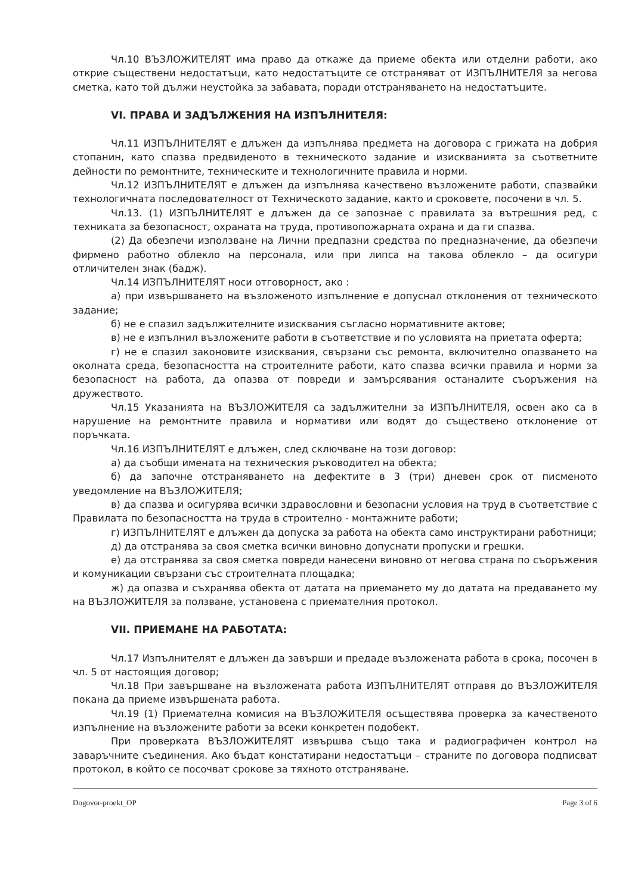Чл.10 ВЪЗЛОЖИТЕЛЯТ има право да откаже да приеме обекта или отделни работи, ако открие съществени недостатъци, като недостатъците се отстраняват от ИЗПЪЛНИТЕЛЯ за негова сметка, като той дължи неустойка за забавата, поради отстраняването на недостатъците.
VI. ПРАВА И ЗАДЪЛЖЕНИЯ НА ИЗПЪЛНИТЕЛЯ:
Чл.11 ИЗПЪЛНИТЕЛЯТ е длъжен да изпълнява предмета на договора с грижата на добрия стопанин, като спазва предвиденото в техническото задание и изискванията за съответните дейности по ремонтните, техническите и технологичните правила и норми.
Чл.12 ИЗПЪЛНИТЕЛЯТ е длъжен да изпълнява качествено възложените работи, спазвайки технологичната последователност от Техническото задание, както и сроковете, посочени в чл. 5.
Чл.13. (1) ИЗПЪЛНИТЕЛЯТ е длъжен да се запознае с правилата за вътрешния ред, с техниката за безопасност, охраната на труда, противопожарната охрана и да ги спазва.
(2) Да обезпечи използване на Лични предпазни средства по предназначение, да обезпечи фирмено работно облекло на персонала, или при липса на такова облекло – да осигури отличителен знак (бадж).
Чл.14 ИЗПЪЛНИТЕЛЯТ носи отговорност, ако :
а) при извършването на възложеното изпълнение е допуснал отклонения от техническото задание;
б) не е спазил задължителните изисквания съгласно нормативните актове;
в) не е изпълнил възложените работи в съответствие и по условията на приетата оферта;
г) не е спазил законовите изисквания, свързани със ремонта, включително опазването на околната среда, безопасността на строителните работи, като спазва всички правила и норми за безопасност на работа, да опазва от повреди и замърсявания останалите съоръжения на дружеството.
Чл.15 Указанията на ВЪЗЛОЖИТЕЛЯ са задължителни за ИЗПЪЛНИТЕЛЯ, освен ако са в нарушение на ремонтните правила и нормативи или водят до съществено отклонение от поръчката.
Чл.16 ИЗПЪЛНИТЕЛЯТ е длъжен, след сключване на този договор:
а) да съобщи имената на техническия ръководител на обекта;
б) да започне отстраняването на дефектите в 3 (три) дневен срок от писменото уведомление на ВЪЗЛОЖИТЕЛЯ;
в) да спазва и осигурява всички здравословни и безопасни условия на труд в съответствие с Правилата по безопасността на труда в строително - монтажните работи;
г) ИЗПЪЛНИТЕЛЯТ е длъжен да допуска за работа на обекта само инструктирани работници;
д) да отстранява за своя сметка всички виновно допуснати пропуски и грешки.
е) да отстранява за своя сметка повреди нанесени виновно от негова страна по съоръжения и комуникации свързани със строителната площадка;
ж) да опазва и съхранява обекта от датата на приемането му до датата на предаването му на ВЪЗЛОЖИТЕЛЯ за ползване, установена с приемателния протокол.
VII. ПРИЕМАНЕ НА РАБОТАТА:
Чл.17 Изпълнителят е длъжен да завърши и предаде възложената работа в срока, посочен в чл. 5 от настоящия договор;
Чл.18 При завършване на възложената работа ИЗПЪЛНИТЕЛЯТ отправя до ВЪЗЛОЖИТЕЛЯ покана да приеме извършената работа.
Чл.19 (1) Приемателна комисия на ВЪЗЛОЖИТЕЛЯ осъществява проверка за качественото изпълнение на възложените работи за всеки конкретен подобект.
При проверката ВЪЗЛОЖИТЕЛЯТ извършва също така и радиографичен контрол на заваръчните съединения. Ако бъдат констатирани недостатъци – страните по договора подписват протокол, в който се посочват срокове за тяхното отстраняване.
Dogovor-proekt_OP Page 3 of 6